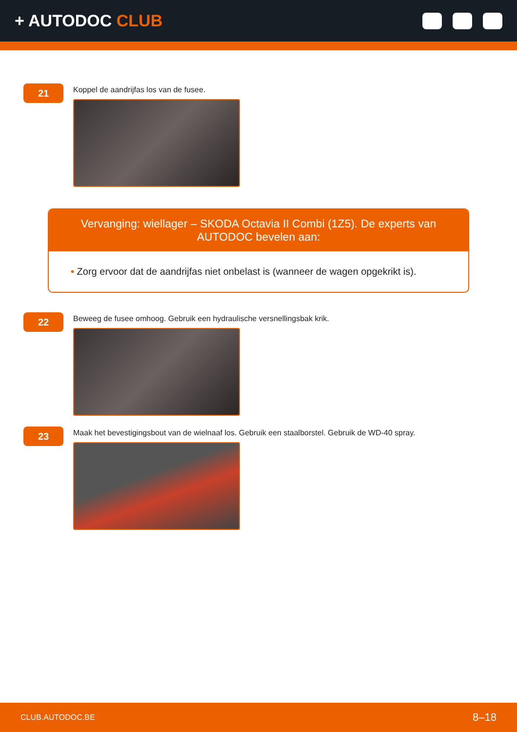+ AUTODOC CLUB
21
Koppel de aandrijfas los van de fusee.
Vervanging: wiellager – SKODA Octavia II Combi (1Z5). De experts van AUTODOC bevelen aan:
• Zorg ervoor dat de aandrijfas niet onbelast is (wanneer de wagen opgekrikt is).
22
Beweeg de fusee omhoog. Gebruik een hydraulische versnellingsbak krik.
23
Maak het bevestigingsbout van de wielnaaf los. Gebruik een staalborstel. Gebruik de WD-40 spray.
CLUB.AUTODOC.BE 8–18